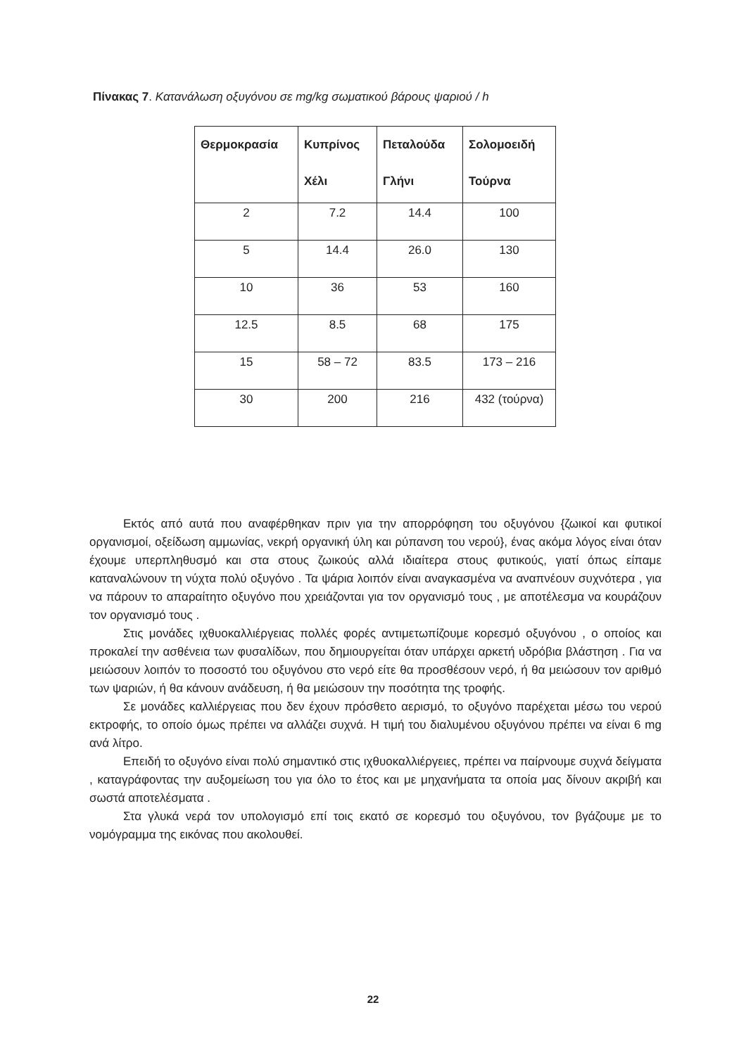Πίνακας 7. Κατανάλωση οξυγόνου σε mg/kg σωματικού βάρους ψαριού / h
| Θερμοκρασία | Κυπρίνος Χέλι | Πεταλούδα Γλήνι | Σολομοειδή Τούρνα |
| --- | --- | --- | --- |
| 2 | 7.2 | 14.4 | 100 |
| 5 | 14.4 | 26.0 | 130 |
| 10 | 36 | 53 | 160 |
| 12.5 | 8.5 | 68 | 175 |
| 15 | 58 – 72 | 83.5 | 173 – 216 |
| 30 | 200 | 216 | 432 (τούρνα) |
Εκτός από αυτά που αναφέρθηκαν πριν για την απορρόφηση του οξυγόνου {ζωικοί και φυτικοί οργανισμοί, οξείδωση αμμωνίας, νεκρή οργανική ύλη και ρύπανση του νερού}, ένας ακόμα λόγος είναι όταν έχουμε υπερπληθυσμό και στα στους ζωικούς αλλά ιδιαίτερα στους φυτικούς, γιατί όπως είπαμε καταναλώνουν τη νύχτα πολύ οξυγόνο . Τα ψάρια λοιπόν είναι αναγκασμένα να αναπνέουν συχνότερα , για να πάρουν το απαραίτητο οξυγόνο που χρειάζονται για τον οργανισμό τους , με αποτέλεσμα να κουράζουν τον οργανισμό τους .
Στις μονάδες ιχθυοκαλλιέργειας πολλές φορές αντιμετωπίζουμε κορεσμό οξυγόνου , ο οποίος και προκαλεί την ασθένεια των φυσαλίδων, που δημιουργείται όταν υπάρχει αρκετή υδρόβια βλάστηση . Για να μειώσουν λοιπόν το ποσοστό του οξυγόνου στο νερό είτε θα προσθέσουν νερό, ή θα μειώσουν τον αριθμό των ψαριών, ή θα κάνουν ανάδευση, ή θα μειώσουν την ποσότητα της τροφής.
Σε μονάδες καλλιέργειας που δεν έχουν πρόσθετο αερισμό, το οξυγόνο παρέχεται μέσω του νερού εκτροφής, το οποίο όμως πρέπει να αλλάζει συχνά. Η τιμή του διαλυμένου οξυγόνου πρέπει να είναι 6 mg ανά λίτρο.
Επειδή το οξυγόνο είναι πολύ σημαντικό στις ιχθυοκαλλιέργειες, πρέπει να παίρνουμε συχνά δείγματα , καταγράφοντας την αυξομείωση του για όλο το έτος και με μηχανήματα τα οποία μας δίνουν ακριβή και σωστά αποτελέσματα .
Στα γλυκά νερά τον υπολογισμό επί τοις εκατό σε κορεσμό του οξυγόνου, τον βγάζουμε με το νομόγραμμα της εικόνας που ακολουθεί.
22